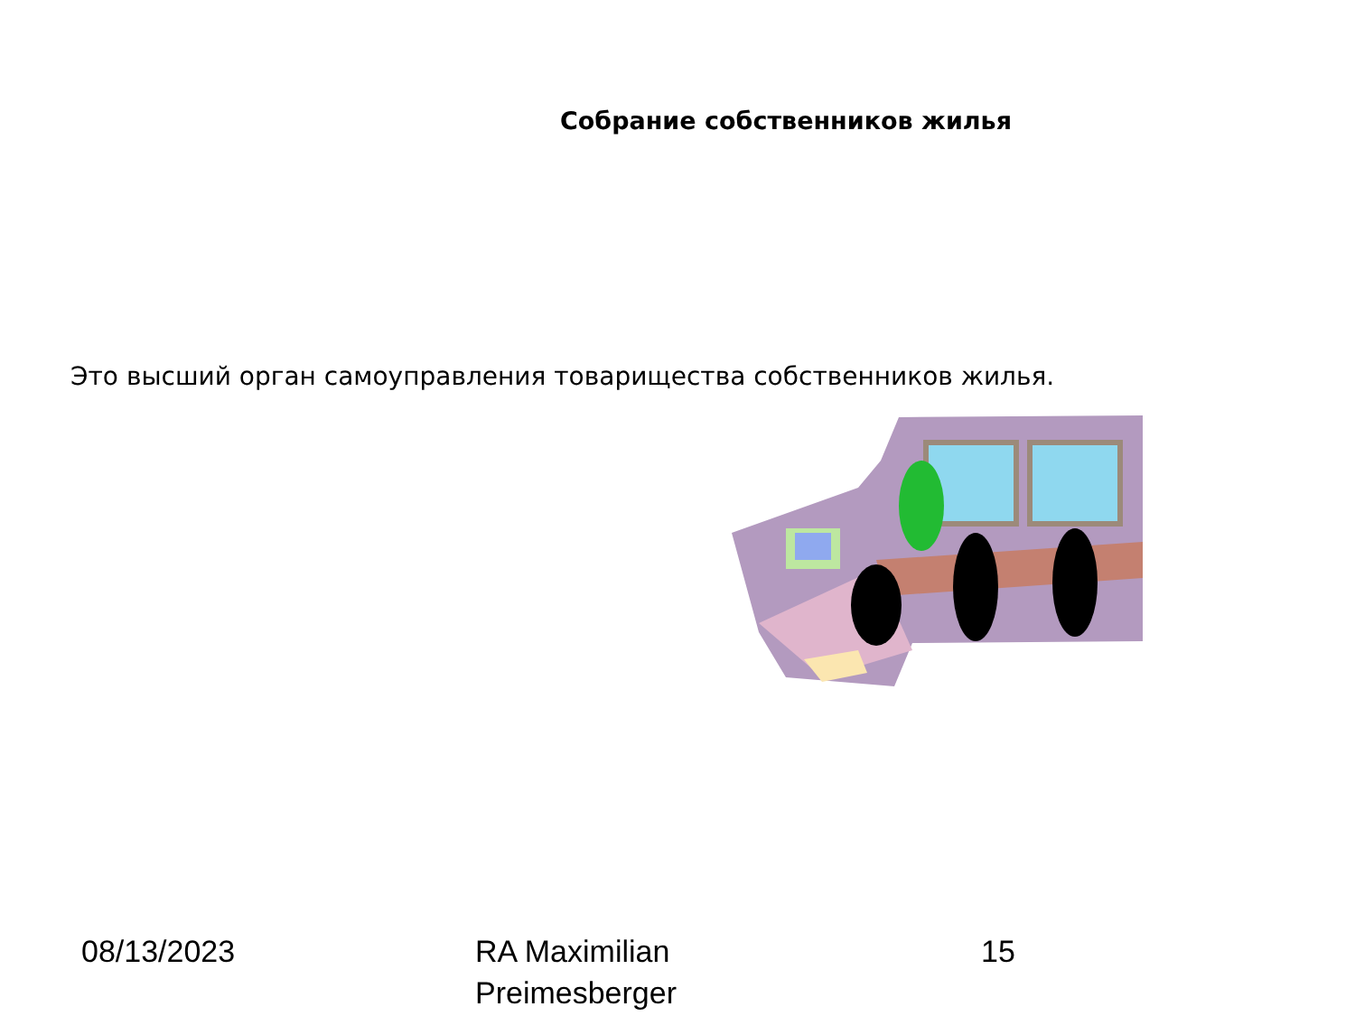Собрание собственников жилья
Это высший орган самоуправления товарищества собственников жилья.
08/13/2023 RA Maximilian
Preimesberger
15